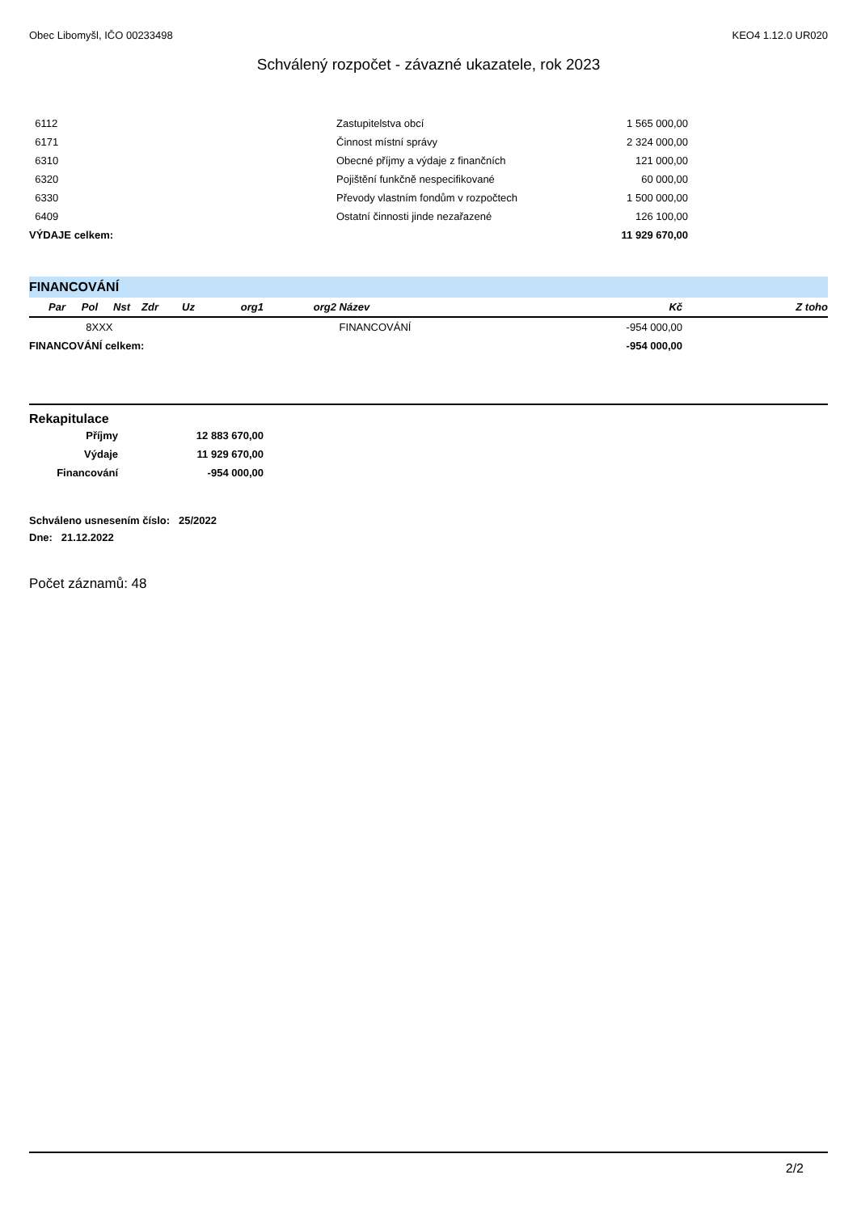Obec Libomyšl, IČO 00233498 KEO4 1.12.0 UR020
Schválený rozpočet - závazné ukazatele, rok 2023
| 6112 | Zastupitelstva obcí | 1 565 000,00 | |
| 6171 | Činnost místní správy | 2 324 000,00 | |
| 6310 | Obecné příjmy a výdaje z finančních | 121 000,00 | |
| 6320 | Pojištění funkčně nespecifikované | 60 000,00 | |
| 6330 | Převody vlastním fondům v rozpočtech | 1 500 000,00 | |
| 6409 | Ostatní činnosti jinde nezařazené | 126 100,00 | |
| VÝDAJE celkem: | | 11 929 670,00 | |
FINANCOVÁNÍ
| Par | Pol | Nst | Zdr | Uz | org1 | org2 | Název | Kč | Z toho |
| --- | --- | --- | --- | --- | --- | --- | --- | --- | --- |
| | 8XXX | | | | | | FINANCOVÁNÍ | -954 000,00 | |
| FINANCOVÁNÍ celkem: | | | | | | | | -954 000,00 | |
Rekapitulace
| Příjmy | 12 883 670,00 |
| Výdaje | 11 929 670,00 |
| Financování | -954 000,00 |
Schváleno usnesením číslo: 25/2022
Dne: 21.12.2022
Počet záznamů: 48
2/2